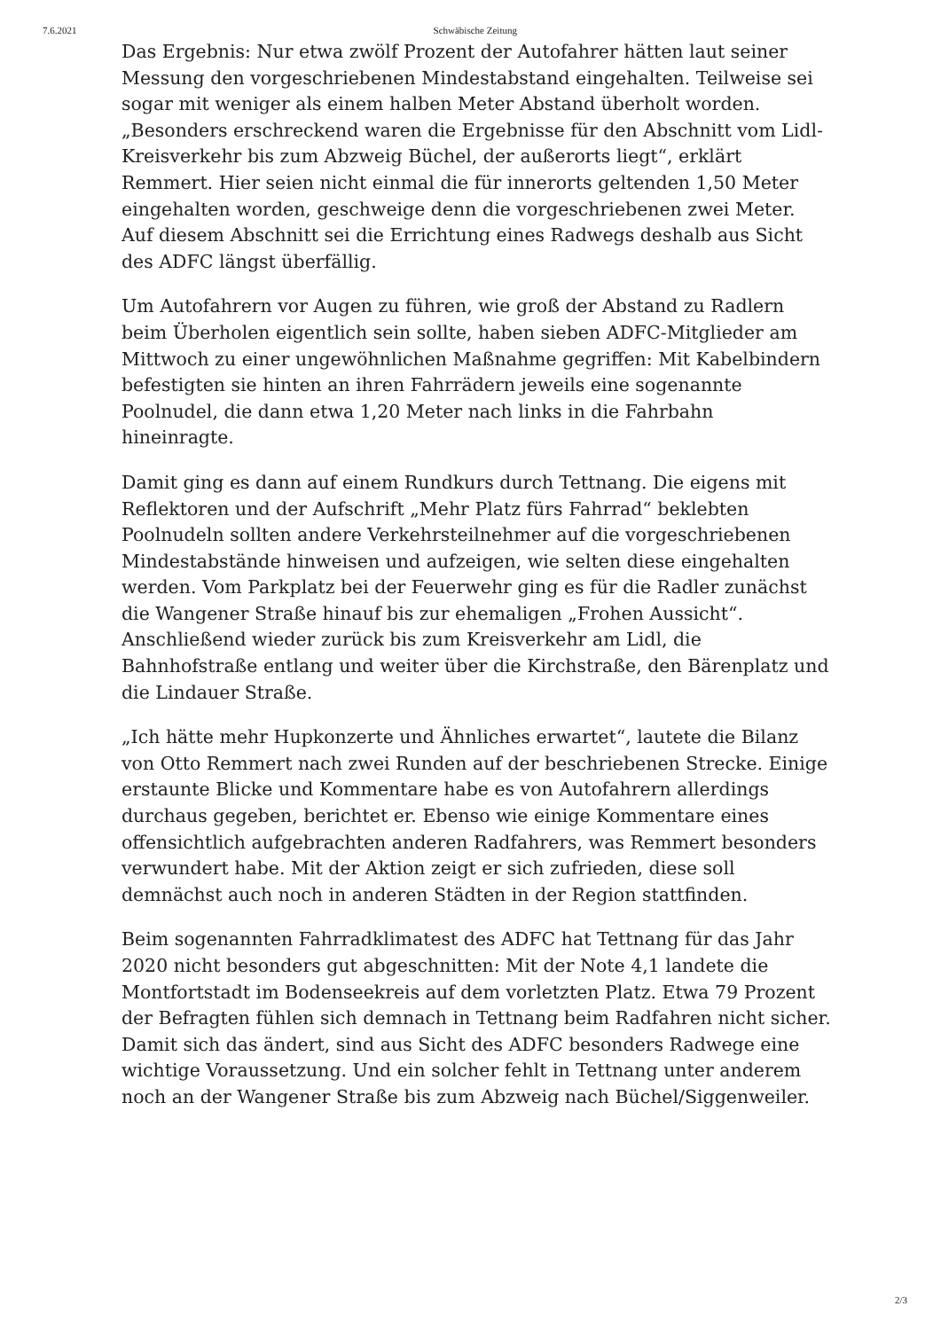7.6.2021 Schwäbische Zeitung
Das Ergebnis: Nur etwa zwölf Prozent der Autofahrer hätten laut seiner Messung den vorgeschriebenen Mindestabstand eingehalten. Teilweise sei sogar mit weniger als einem halben Meter Abstand überholt worden. „Besonders erschreckend waren die Ergebnisse für den Abschnitt vom Lidl-Kreisverkehr bis zum Abzweig Büchel, der außerorts liegt“, erklärt Remmert. Hier seien nicht einmal die für innerorts geltenden 1,50 Meter eingehalten worden, geschweige denn die vorgeschriebenen zwei Meter. Auf diesem Abschnitt sei die Errichtung eines Radwegs deshalb aus Sicht des ADFC längst überfällig.
Um Autofahrern vor Augen zu führen, wie groß der Abstand zu Radlern beim Überholen eigentlich sein sollte, haben sieben ADFC-Mitglieder am Mittwoch zu einer ungewöhnlichen Maßnahme gegriffen: Mit Kabelbindern befestigten sie hinten an ihren Fahrrädern jeweils eine sogenannte Poolnudel, die dann etwa 1,20 Meter nach links in die Fahrbahn hineinragte.
Damit ging es dann auf einem Rundkurs durch Tettnang. Die eigens mit Reflektoren und der Aufschrift „Mehr Platz fürs Fahrrad“ beklebten Poolnudeln sollten andere Verkehrsteilnehmer auf die vorgeschriebenen Mindestabstände hinweisen und aufzeigen, wie selten diese eingehalten werden. Vom Parkplatz bei der Feuerwehr ging es für die Radler zunächst die Wangener Straße hinauf bis zur ehemaligen „Frohen Aussicht“. Anschließend wieder zurück bis zum Kreisverkehr am Lidl, die Bahnhofstraße entlang und weiter über die Kirchstraße, den Bärenplatz und die Lindauer Straße.
„Ich hätte mehr Hupkonzerte und Ähnliches erwartet“, lautete die Bilanz von Otto Remmert nach zwei Runden auf der beschriebenen Strecke. Einige erstaunte Blicke und Kommentare habe es von Autofahrern allerdings durchaus gegeben, berichtet er. Ebenso wie einige Kommentare eines offensichtlich aufgebrachten anderen Radfahrers, was Remmert besonders verwundert habe. Mit der Aktion zeigt er sich zufrieden, diese soll demnächst auch noch in anderen Städten in der Region stattfinden.
Beim sogenannten Fahrradklimatest des ADFC hat Tettnang für das Jahr 2020 nicht besonders gut abgeschnitten: Mit der Note 4,1 landete die Montfortstadt im Bodenseekreis auf dem vorletzten Platz. Etwa 79 Prozent der Befragten fühlen sich demnach in Tettnang beim Radfahren nicht sicher. Damit sich das ändert, sind aus Sicht des ADFC besonders Radwege eine wichtige Voraussetzung. Und ein solcher fehlt in Tettnang unter anderem noch an der Wangener Straße bis zum Abzweig nach Büchel/Siggenweiler.
2/3